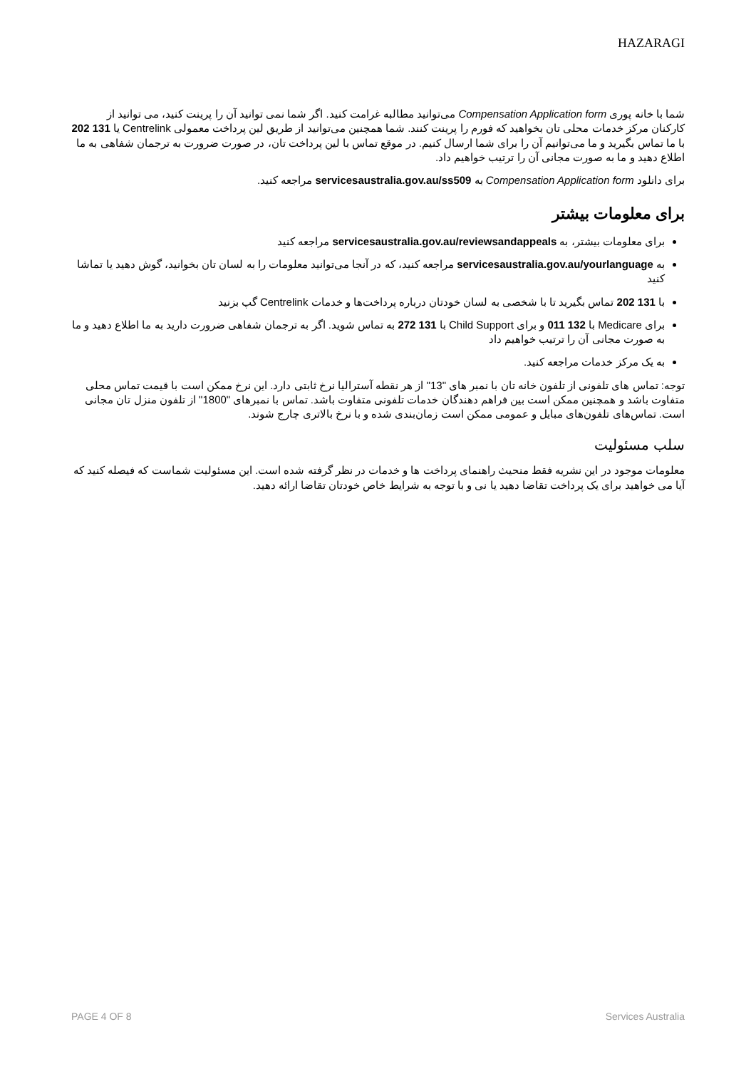HAZARAGI
شما با خانه پوری Compensation Application form می‌توانید مطالبه غرامت کنید. اگر شما نمی توانید آن را پرینت کنید، می توانید از کارکنان مرکز خدمات محلی تان بخواهید که فورم را پرینت کنند. شما همچنین می‌توانید از طریق لین پرداخت معمولی Centrelink یا 131 202 با ما تماس بگیرید و ما می‌توانیم آن را برای شما ارسال کنیم. در موقع تماس با لین پرداخت تان، در صورت ضرورت به ترجمان شفاهی به ما اطلاع دهید و ما به صورت مجانی آن را ترتیب خواهیم داد.
برای دانلود Compensation Application form به servicesaustralia.gov.au/ss509 مراجعه کنید.
برای معلومات بیشتر
برای معلومات بیشتر، به servicesaustralia.gov.au/reviewsandappeals مراجعه کنید
به servicesaustralia.gov.au/yourlanguage مراجعه کنید، که در آنجا می‌توانید معلومات را به لسان تان بخوانید، گوش دهید یا تماشا کنید
با 131 202 تماس بگیرید تا با شخصی به لسان خودتان درباره پرداخت‌ها و خدمات Centrelink گپ بزنید
برای Medicare با 132 011 و برای Child Support با 131 272 به تماس شوید. اگر به ترجمان شفاهی ضرورت دارید به ما اطلاع دهید و ما به صورت مجانی آن را ترتیب خواهیم داد
به یک مرکز خدمات مراجعه کنید.
توجه: تماس های تلفونی از تلفون خانه تان با نمبر های "13" از هر نقطه آسترالیا نرخ ثابتی دارد. این نرخ ممکن است با قیمت تماس محلی متفاوت باشد و همچنین ممکن است بین فراهم دهندگان خدمات تلفونی متفاوت باشد. تماس با نمبرهای "1800" از تلفون منزل تان مجانی است. تماس‌های تلفون‌های مبایل و عمومی ممکن است زمان‌بندی شده و با نرخ بالاتری چارج شوند.
سلب مسئولیت
معلومات موجود در این نشریه فقط منحیث راهنمای پرداخت ها و خدمات در نظر گرفته شده است. این مسئولیت شماست که فیصله کنید که آیا می خواهید برای یک پرداخت تقاضا دهید یا نی و با توجه به شرایط خاص خودتان تقاضا ارائه دهید.
PAGE 4 OF 8 Services Australia